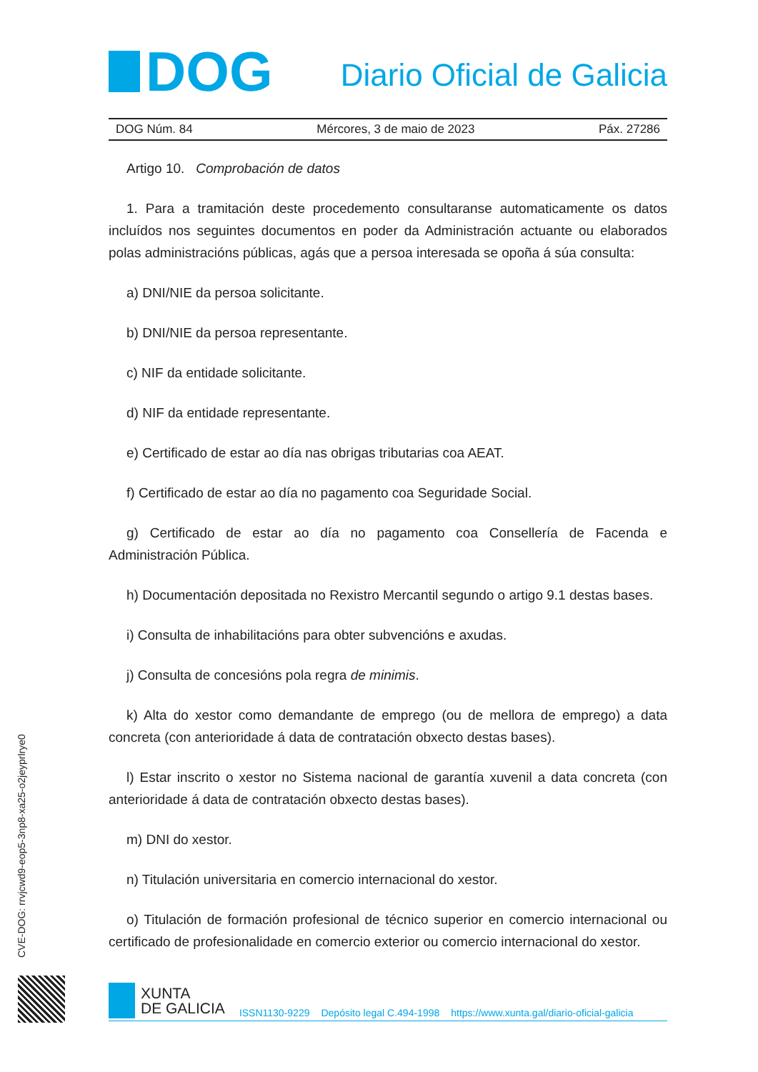DOG
Diario Oficial de Galicia
DOG Núm. 84 Mércores, 3 de maio de 2023 Páx. 27286
Artigo 10. Comprobación de datos
1. Para a tramitación deste procedemento consultaranse automaticamente os datos incluídos nos seguintes documentos en poder da Administración actuante ou elaborados polas administracións públicas, agás que a persoa interesada se opoña á súa consulta:
a) DNI/NIE da persoa solicitante.
b) DNI/NIE da persoa representante.
c) NIF da entidade solicitante.
d) NIF da entidade representante.
e) Certificado de estar ao día nas obrigas tributarias coa AEAT.
f) Certificado de estar ao día no pagamento coa Seguridade Social.
g) Certificado de estar ao día no pagamento coa Consellería de Facenda e Administración Pública.
h) Documentación depositada no Rexistro Mercantil segundo o artigo 9.1 destas bases.
i) Consulta de inhabilitacións para obter subvencións e axudas.
j) Consulta de concesións pola regra de minimis.
k) Alta do xestor como demandante de emprego (ou de mellora de emprego) a data concreta (con anterioridade á data de contratación obxecto destas bases).
l) Estar inscrito o xestor no Sistema nacional de garantía xuvenil a data concreta (con anterioridade á data de contratación obxecto destas bases).
m) DNI do xestor.
n) Titulación universitaria en comercio internacional do xestor.
o) Titulación de formación profesional de técnico superior en comercio internacional ou certificado de profesionalidade en comercio exterior ou comercio internacional do xestor.
CVE-DOG: rrvjcwd9-eop5-3np8-xa25-o2jeyprlrye0
XUNTA
DE GALICIA
ISSN1130-9229 Depósito legal C.494-1998 https://www.xunta.gal/diario-oficial-galicia